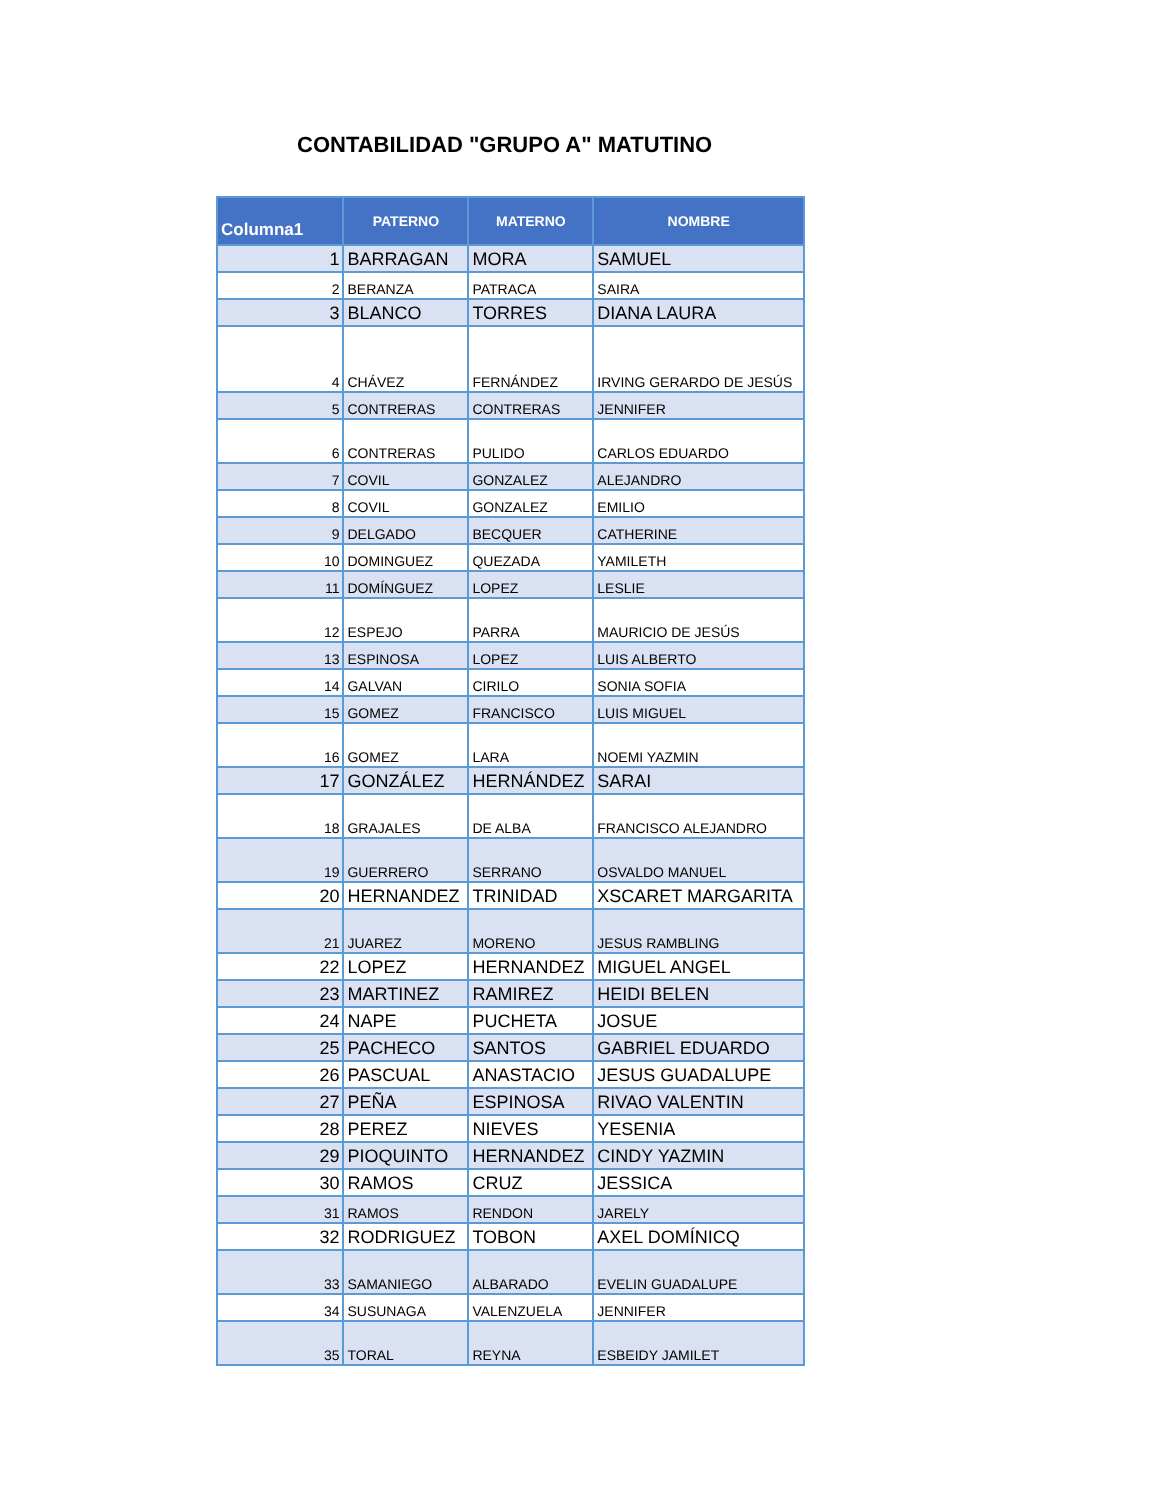CONTABILIDAD "GRUPO A" MATUTINO
| Columna1 | PATERNO | MATERNO | NOMBRE |
| --- | --- | --- | --- |
| 1 | BARRAGAN | MORA | SAMUEL |
| 2 | BERANZA | PATRACA | SAIRA |
| 3 | BLANCO | TORRES | DIANA LAURA |
| 4 | CHÁVEZ | FERNÁNDEZ | IRVING GERARDO DE JESÚS |
| 5 | CONTRERAS | CONTRERAS | JENNIFER |
| 6 | CONTRERAS | PULIDO | CARLOS EDUARDO |
| 7 | COVIL | GONZALEZ | ALEJANDRO |
| 8 | COVIL | GONZALEZ | EMILIO |
| 9 | DELGADO | BECQUER | CATHERINE |
| 10 | DOMINGUEZ | QUEZADA | YAMILETH |
| 11 | DOMÍNGUEZ | LOPEZ | LESLIE |
| 12 | ESPEJO | PARRA | MAURICIO DE JESÚS |
| 13 | ESPINOSA | LOPEZ | LUIS ALBERTO |
| 14 | GALVAN | CIRILO | SONIA SOFIA |
| 15 | GOMEZ | FRANCISCO | LUIS MIGUEL |
| 16 | GOMEZ | LARA | NOEMI YAZMIN |
| 17 | GONZÁLEZ | HERNÁNDEZ | SARAI |
| 18 | GRAJALES | DE ALBA | FRANCISCO ALEJANDRO |
| 19 | GUERRERO | SERRANO | OSVALDO MANUEL |
| 20 | HERNANDEZ | TRINIDAD | XSCARET MARGARITA |
| 21 | JUAREZ | MORENO | JESUS RAMBLING |
| 22 | LOPEZ | HERNANDEZ | MIGUEL ANGEL |
| 23 | MARTINEZ | RAMIREZ | HEIDI BELEN |
| 24 | NAPE | PUCHETA | JOSUE |
| 25 | PACHECO | SANTOS | GABRIEL EDUARDO |
| 26 | PASCUAL | ANASTACIO | JESUS GUADALUPE |
| 27 | PEÑA | ESPINOSA | RIVAO VALENTIN |
| 28 | PEREZ | NIEVES | YESENIA |
| 29 | PIOQUINTO | HERNANDEZ | CINDY YAZMIN |
| 30 | RAMOS | CRUZ | JESSICA |
| 31 | RAMOS | RENDON | JARELY |
| 32 | RODRIGUEZ | TOBON | AXEL DOMÍNICQ |
| 33 | SAMANIEGO | ALBARADO | EVELIN GUADALUPE |
| 34 | SUSUNAGA | VALENZUELA | JENNIFER |
| 35 | TORAL | REYNA | ESBEIDY JAMILET |